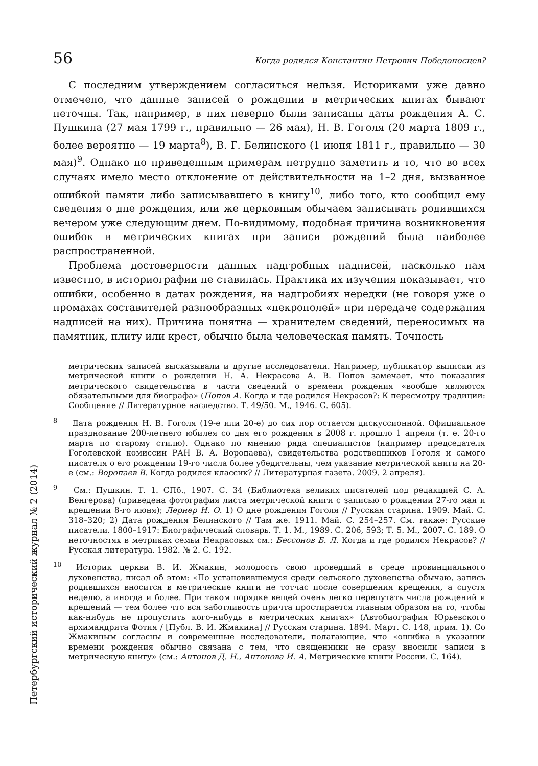56 Когда родился Константин Петрович Победоносцев?
С последним утверждением согласиться нельзя. Историками уже давно отмечено, что данные записей о рождении в метрических книгах бывают неточны. Так, например, в них неверно были записаны даты рождения А. С. Пушкина (27 мая 1799 г., правильно — 26 мая), Н. В. Гоголя (20 марта 1809 г., более вероятно — 19 марта<sup>8</sup>), В. Г. Белинского (1 июня 1811 г., правильно — 30 мая)<sup>9</sup>. Однако по приведенным примерам нетрудно заметить и то, что во всех случаях имело место отклонение от действительности на 1–2 дня, вызванное ошибкой памяти либо записывавшего в книгу<sup>10</sup>, либо того, кто сообщил ему сведения о дне рождения, или же церковным обычаем записывать родившихся вечером уже следующим днем. По-видимому, подобная причина возникновения ошибок в метрических книгах при записи рождений была наиболее распространенной.
Проблема достоверности данных надгробных надписей, насколько нам известно, в историографии не ставилась. Практика их изучения показывает, что ошибки, особенно в датах рождения, на надгробиях нередки (не говоря уже о промахах составителей разнообразных «некрополей» при передаче содержания надписей на них). Причина понятна — хранителем сведений, переносимых на памятник, плиту или крест, обычно была человеческая память. Точность
метрических записей высказывали и другие исследователи. Например, публикатор выписки из метрической книги о рождении Н. А. Некрасова А. В. Попов замечает, что показания метрического свидетельства в части сведений о времени рождения «вообще являются обязательными для биографа» (Попов А. Когда и где родился Некрасов?: К пересмотру традиции: Сообщение // Литературное наследство. Т. 49/50. М., 1946. С. 605).
<sup>8</sup> Дата рождения Н. В. Гоголя (19-е или 20-е) до сих пор остается дискуссионной. Официальное празднование 200-летнего юбилея со дня его рождения в 2008 г. прошло 1 апреля (т. е. 20-го марта по старому стилю). Однако по мнению ряда специалистов (например председателя Гоголевской комиссии РАН В. А. Воропаева), свидетельства родственников Гоголя и самого писателя о его рождении 19-го числа более убедительны, чем указание метрической книги на 20-е (см.: Воропаев В. Когда родился классик? // Литературная газета. 2009. 2 апреля).
<sup>9</sup> См.: Пушкин. Т. 1. СПб., 1907. С. 34 (Библиотека великих писателей под редакцией С. А. Венгерова) (приведена фотография листа метрической книги с записью о рождении 27-го мая и крещении 8-го июня); Лернер Н. О. 1) О дне рождения Гоголя // Русская старина. 1909. Май. С. 318–320; 2) Дата рождения Белинского // Там же. 1911. Май. С. 254–257. См. также: Русские писатели. 1800–1917: Биографический словарь. Т. 1. М., 1989. С. 206, 593; Т. 5. М., 2007. С. 189. О неточностях в метриках семьи Некрасовых см.: Бессонов Б. Л. Когда и где родился Некрасов? // Русская литература. 1982. № 2. С. 192.
<sup>10</sup> Историк церкви В. И. Жмакин, молодость свою проведший в среде провинциального духовенства, писал об этом: «По установившемуся среди сельского духовенства обычаю, запись родившихся вносится в метрические книги не тотчас после совершения крещения, а спустя неделю, а иногда и более. При таком порядке вещей очень легко перепутать числа рождений и крещений — тем более что вся заботливость причта простирается главным образом на то, чтобы как-нибудь не пропустить кого-нибудь в метрических книгах» (Автобиография Юрьевского архимандрита Фотия / [Публ. В. И. Жмакина] // Русская старина. 1894. Март. С. 148, прим. 1). Со Жмакиным согласны и современные исследователи, полагающие, что «ошибка в указании времени рождения обычно связана с тем, что священники не сразу вносили записи в метрическую книгу» (см.: Антонов Д. Н., Антонова И. А. Метрические книги России. С. 164).
Петербургский исторический журнал № 2 (2014)